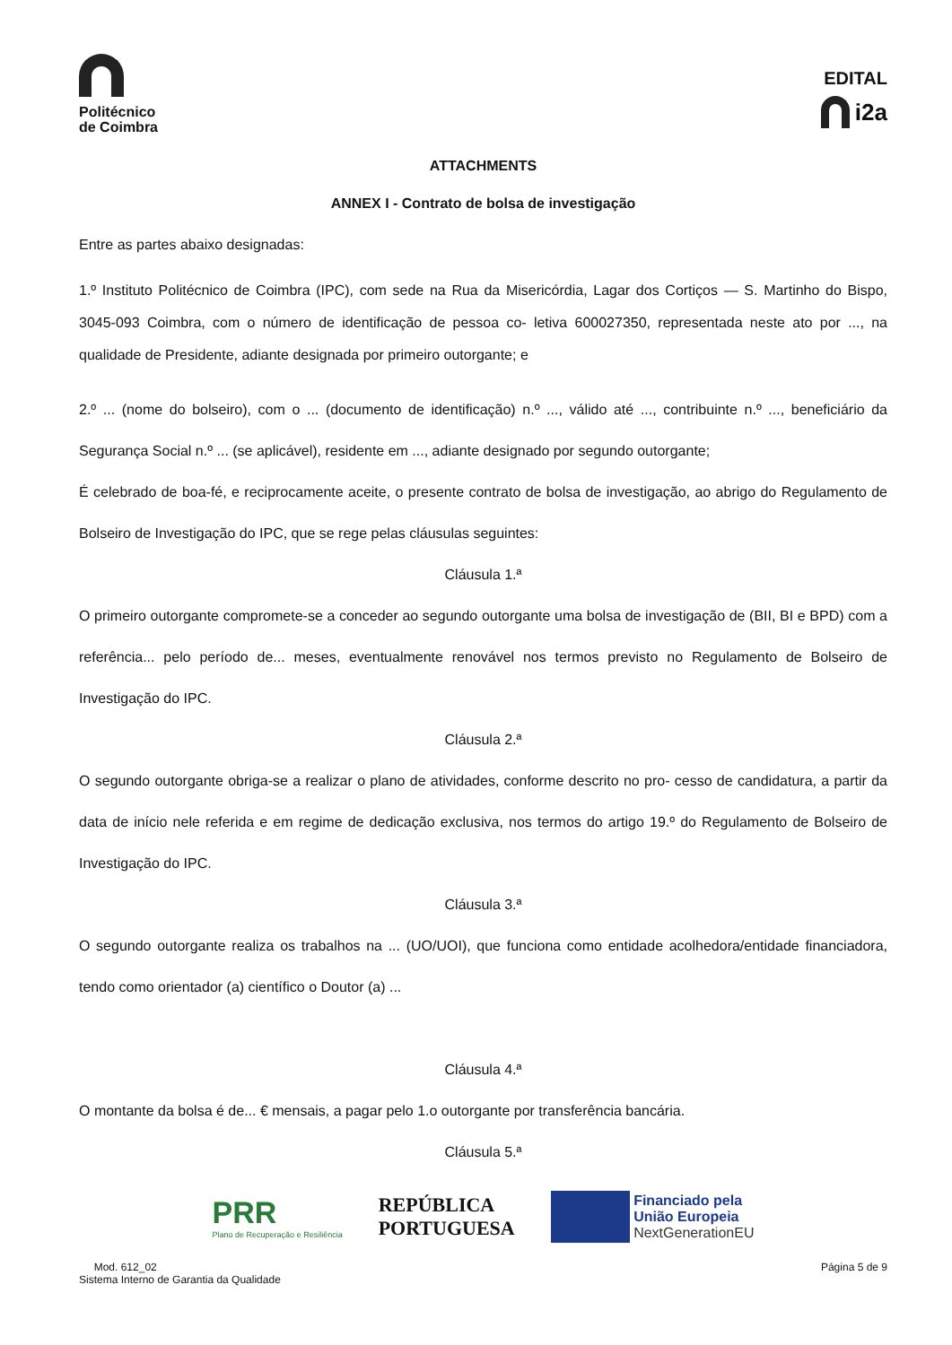Politécnico
de Coimbra
EDITAL
i2a
ATTACHMENTS
ANNEX I - Contrato de bolsa de investigação
Entre as partes abaixo designadas:
1.º Instituto Politécnico de Coimbra (IPC), com sede na Rua da Misericórdia, Lagar dos Cortiços — S. Martinho do Bispo, 3045-093 Coimbra, com o número de identificação de pessoa co- letiva 600027350, representada neste ato por ..., na qualidade de Presidente, adiante designada por primeiro outorgante; e
2.º ... (nome do bolseiro), com o ... (documento de identificação) n.º ..., válido até ..., contribuinte n.º ..., beneficiário da Segurança Social n.º ... (se aplicável), residente em ..., adiante designado por segundo outorgante;
É celebrado de boa-fé, e reciprocamente aceite, o presente contrato de bolsa de investigação, ao abrigo do Regulamento de Bolseiro de Investigação do IPC, que se rege pelas cláusulas seguintes:
Cláusula 1.ª
O primeiro outorgante compromete-se a conceder ao segundo outorgante uma bolsa de investigação de (BII, BI e BPD) com a referência... pelo período de... meses, eventualmente renovável nos termos previsto no Regulamento de Bolseiro de Investigação do IPC.
Cláusula 2.ª
O segundo outorgante obriga-se a realizar o plano de atividades, conforme descrito no pro- cesso de candidatura, a partir da data de início nele referida e em regime de dedicação exclusiva, nos termos do artigo 19.º do Regulamento de Bolseiro de Investigação do IPC.
Cláusula 3.ª
O segundo outorgante realiza os trabalhos na ... (UO/UOI), que funciona como entidade acolhedora/entidade financiadora, tendo como orientador (a) científico o Doutor (a) ...
Cláusula 4.ª
O montante da bolsa é de... € mensais, a pagar pelo 1.o outorgante por transferência bancária.
Cláusula 5.ª
PRR
Plano de Recuperação e Resiliência
REPÚBLICA
PORTUGUESA
Financiado pela
União Europeia
NextGenerationEU
Mod. 612_02
Sistema Interno de Garantia da Qualidade
Página 5 de 9